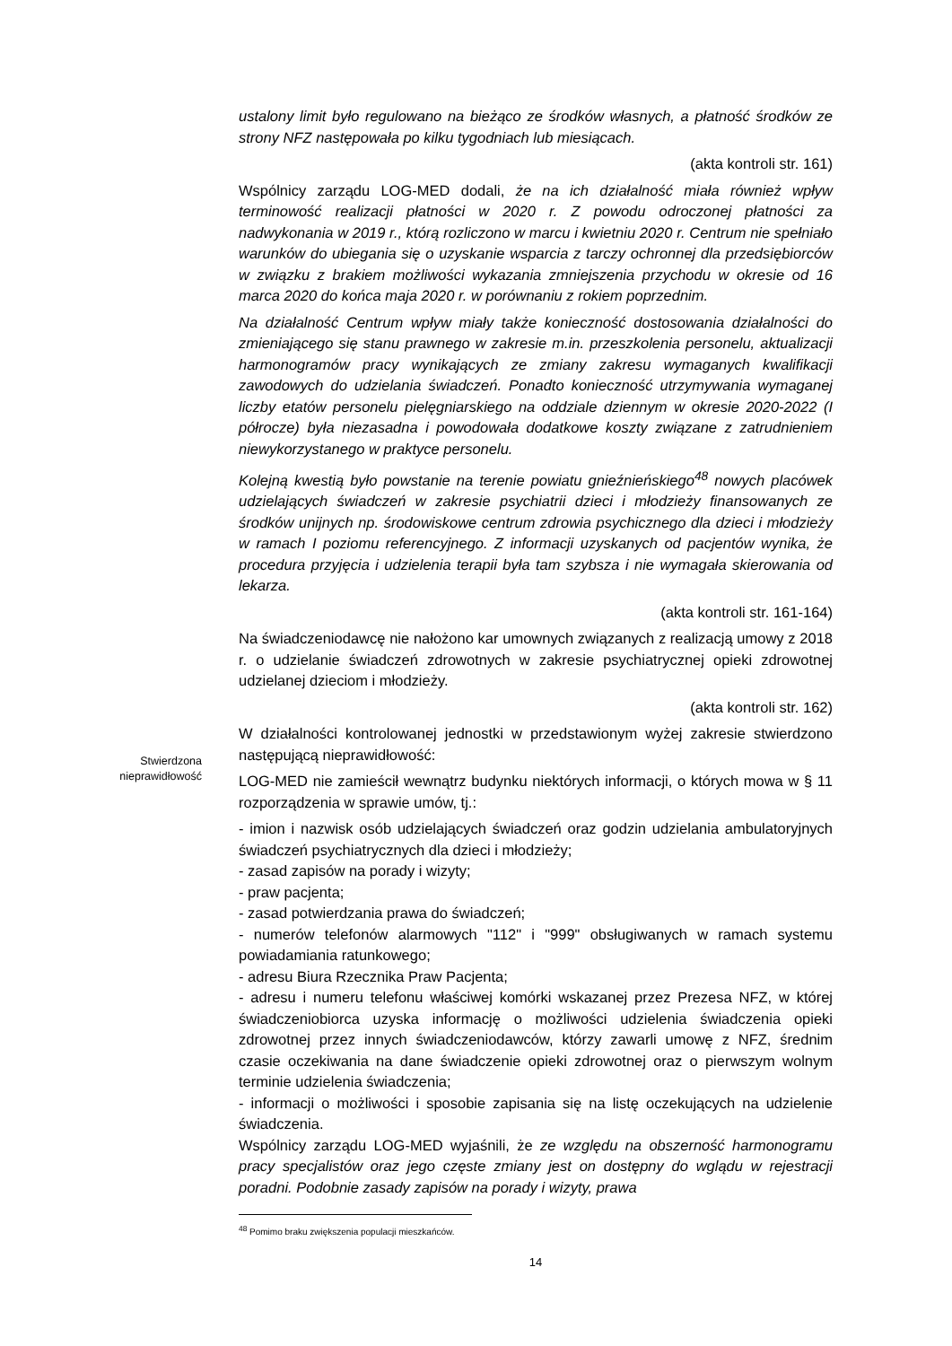ustalony limit było regulowano na bieżąco ze środków własnych, a płatność środków ze strony NFZ następowała po kilku tygodniach lub miesiącach.
(akta kontroli str. 161)
Wspólnicy zarządu LOG-MED dodali, że na ich działalność miała również wpływ terminowość realizacji płatności w 2020 r. Z powodu odroczonej płatności za nadwykonania w 2019 r., którą rozliczono w marcu i kwietniu 2020 r. Centrum nie spełniało warunków do ubiegania się o uzyskanie wsparcia z tarczy ochronnej dla przedsiębiorców w związku z brakiem możliwości wykazania zmniejszenia przychodu w okresie od 16 marca 2020 do końca maja 2020 r. w porównaniu z rokiem poprzednim.
Na działalność Centrum wpływ miały także konieczność dostosowania działalności do zmieniającego się stanu prawnego w zakresie m.in. przeszkolenia personelu, aktualizacji harmonogramów pracy wynikających ze zmiany zakresu wymaganych kwalifikacji zawodowych do udzielania świadczeń. Ponadto konieczność utrzymywania wymaganej liczby etatów personelu pielęgniarskiego na oddziale dziennym w okresie 2020-2022 (I półrocze) była niezasadna i powodowała dodatkowe koszty związane z zatrudnieniem niewykorzystanego w praktyce personelu.
Kolejną kwestią było powstanie na terenie powiatu gnieźnieńskiego<sup>48</sup> nowych placówek udzielających świadczeń w zakresie psychiatrii dzieci i młodzieży finansowanych ze środków unijnych np. środowiskowe centrum zdrowia psychicznego dla dzieci i młodzieży w ramach I poziomu referencyjnego. Z informacji uzyskanych od pacjentów wynika, że procedura przyjęcia i udzielenia terapii była tam szybsza i nie wymagała skierowania od lekarza.
(akta kontroli str. 161-164)
Na świadczeniodawcę nie nałożono kar umownych związanych z realizacją umowy z 2018 r. o udzielanie świadczeń zdrowotnych w zakresie psychiatrycznej opieki zdrowotnej udzielanej dzieciom i młodzieży.
(akta kontroli str. 162)
W działalności kontrolowanej jednostki w przedstawionym wyżej zakresie stwierdzono następującą nieprawidłowość:
LOG-MED nie zamieścił wewnątrz budynku niektórych informacji, o których mowa w § 11 rozporządzenia w sprawie umów, tj.:
- imion i nazwisk osób udzielających świadczeń oraz godzin udzielania ambulatoryjnych świadczeń psychiatrycznych dla dzieci i młodzieży;
- zasad zapisów na porady i wizyty;
- praw pacjenta;
- zasad potwierdzania prawa do świadczeń;
- numerów telefonów alarmowych "112" i "999" obsługiwanych w ramach systemu powiadamiania ratunkowego;
- adresu Biura Rzecznika Praw Pacjenta;
- adresu i numeru telefonu właściwej komórki wskazanej przez Prezesa NFZ, w której świadczeniobiorca uzyska informację o możliwości udzielenia świadczenia opieki zdrowotnej przez innych świadczeniodawców, którzy zawarli umowę z NFZ, średnim czasie oczekiwania na dane świadczenie opieki zdrowotnej oraz o pierwszym wolnym terminie udzielenia świadczenia;
- informacji o możliwości i sposobie zapisania się na listę oczekujących na udzielenie świadczenia.
Wspólnicy zarządu LOG-MED wyjaśnili, że ze względu na obszerność harmonogramu pracy specjalistów oraz jego częste zmiany jest on dostępny do wglądu w rejestracji poradni. Podobnie zasady zapisów na porady i wizyty, prawa
<sup>48</sup> Pomimo braku zwiększenia populacji mieszkańców.
14
Stwierdzona
nieprawidłowość